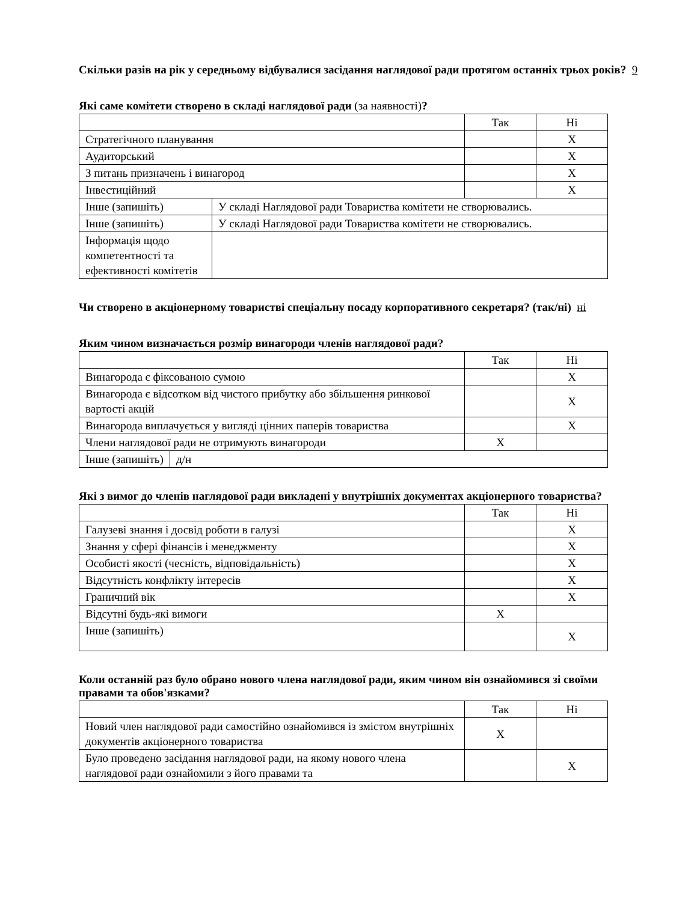Скільки разів на рік у середньому відбувалися засідання наглядової ради протягом останніх трьох років? 9
Які саме комітети створено в складі наглядової ради (за наявності)?
| | | Так | Ні |
| Стратегічного планування | | | X |
| Аудиторський | | | X |
| З питань призначень і винагород | | | X |
| Інвестиційний | | | X |
| Інше (запишіть) | У складі Наглядової ради Товариства комітети не створювались. | | |
| Інше (запишіть) | У складі Наглядової ради Товариства комітети не створювались. | | |
| Інформація щодо компетентності та ефективності комітетів | | | |
Чи створено в акціонерному товаристві спеціальну посаду корпоративного секретаря? (так/ні) ні
Яким чином визначається розмір винагороди членів наглядової ради?
| | | Так | Ні |
| Винагорода є фіксованою сумою | | | X |
| Винагорода є відсотком від чистого прибутку або збільшення ринкової вартості акцій | | | X |
| Винагорода виплачується у вигляді цінних паперів товариства | | | X |
| Члени наглядової ради не отримують винагороди | | X | |
| Інше (запишіть) | д/н | | |
Які з вимог до членів наглядової ради викладені у внутрішніх документах акціонерного товариства?
| | Так | Ні |
| Галузеві знання і досвід роботи в галузі | | X |
| Знання у сфері фінансів і менеджменту | | X |
| Особисті якості (чесність, відповідальність) | | X |
| Відсутність конфлікту інтересів | | X |
| Граничний вік | | X |
| Відсутні будь-які вимоги | X | |
| Інше (запишіть) | | X |
Коли останній раз було обрано нового члена наглядової ради, яким чином він ознайомився зі своїми правами та обов'язками?
| | Так | Ні |
| Новий член наглядової ради самостійно ознайомився із змістом внутрішніх документів акціонерного товариства | X | |
| Було проведено засідання наглядової ради, на якому нового члена наглядової ради ознайомили з його правами та | | X |